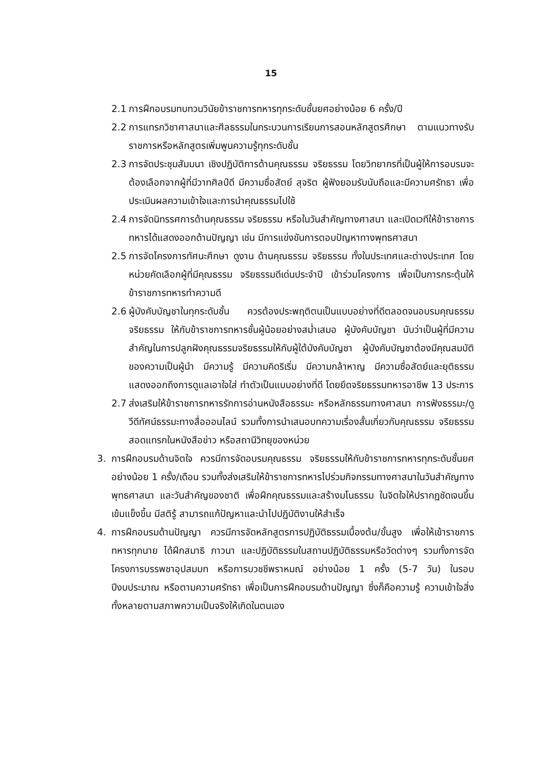15
2.1 การฝึกอบรมทบทวนวินัยข้าราชการทหารทุกระดับชั้นยศอย่างน้อย 6 ครั้ง/ปี
2.2 การแทรกวิชาศาสนาและศีลธรรมในกระบวนการเรียนการสอนหลักสูตรศึกษา ตามแนวทางรับราชการหรือหลักสูตรเพิ่มพูนความรู้ทุกระดับชั้น
2.3 การจัดประชุมสัมมนา เชิงปฏิบัติการด้านคุณธรรม จริยธรรม โดยวิทยากรที่เป็นผู้ให้การอบรมจะต้องเลือกจากผู้ที่มีวาทศิลป์ดี มีความซื่อสัตย์ สุจริต ผู้ฟังยอมรับนับถือและมีความศรัทธา เพื่อประเมินผลความเข้าใจและการนำคุณธรรมไปใช้
2.4 การจัดนิทรรศการด้านคุณธรรม จริยธรรม หรือในวันสำคัญทางศาสนา และเปิดเวทีให้ข้าราชการทหารได้แสดงออกด้านปัญญา เช่น มีการแข่งขันการตอบปัญหาทางพุทธศาสนา
2.5 การจัดโครงการทัศนะศึกษา ดูงาน ด้านคุณธรรม จริยธรรม ทั้งในประเทศและต่างประเทศ โดยหน่วยคัดเลือกผู้ที่มีคุณธรรม จริยธรรมดีเด่นประจำปี เข้าร่วมโครงการ เพื่อเป็นการกระตุ้นให้ข้าราชการทหารทำความดี
2.6 ผู้บังคับบัญชาในทุกระดับชั้น ควรต้องประพฤติตนเป็นแบบอย่างที่ดีตลอดจนอบรมคุณธรรม จริยธรรม ให้กับข้าราชการทหารชั้นผู้น้อยอย่างสม่ำเสมอ ผู้บังคับบัญชา นับว่าเป็นผู้ที่มีความสำคัญในการปลูกฝังคุณธรรมจริยธรรมให้กับผู้ใต้บังคับบัญชา ผู้บังคับบัญชาต้องมีคุณสมบัติของความเป็นผู้นำ มีความรู้ มีความคิดริเริ่ม มีความกล้าหาญ มีความซื่อสัตย์และยุติธรรม แสดงออกถึงการดูแลเอาใจใส่ ทำตัวเป็นแบบอย่างที่ดี โดยยึดจริยธรรมทหารอาชีพ 13 ประการ
2.7 ส่งเสริมให้ข้าราชการทหารรักการอ่านหนังสือธรรมะ หรือหลักธรรมทางศาสนา การฟังธรรมะ/ดูวีดีทัศน์ธรรมะทางสื่อออนไลน์ รวมทั้งการนำเสนอบทความเรื่องสั้นเกี่ยวกับคุณธรรม จริยธรรม สอดแทรกในหนังสือข่าว หรือสถานีวิทยุของหน่วย
3. การฝึกอบรมด้านจิตใจ ควรมีการจัดอบรมคุณธรรม จริยธรรมให้กับข้าราชการทหารทุกระดับชั้นยศอย่างน้อย 1 ครั้ง/เดือน รวมทั้งส่งเสริมให้ข้าราชการทหารไปร่วมกิจกรรมทางศาสนาในวันสำคัญทางพุทธศาสนา และวันสำคัญของชาติ เพื่อฝึกคุณธรรมและสร้างมโนธรรม ในจิตใจให้ปรากฏชัดเจนขึ้น เข้มแข็งขึ้น มีสติรู้ สามารถแก้ปัญหาและนำไปปฏิบัติงานให้สำเร็จ
4. การฝึกอบรมด้านปัญญา ควรมีการจัดหลักสูตรการปฏิบัติธรรมเบื้องต้น/ขั้นสูง เพื่อให้เข้าราชการทหารทุกนาย ได้ฝึกสมาธิ ภาวนา และปฏิบัติธรรมในสถานปฏิบัติธรรมหรือวัดต่างๆ รวมทั้งการจัดโครงการบรรพชาอุปสมบท หรือการบวชชีพราหมณ์ อย่างน้อย 1 ครั้ง (5-7 วัน) ในรอบปีงบประมาณ หรือตามความศรัทธา เพื่อเป็นการฝึกอบรมด้านปัญญา ซึ่งก็คือความรู้ ความเข้าใจสิ่งทั้งหลายตามสภาพความเป็นจริงให้เกิดในตนเอง